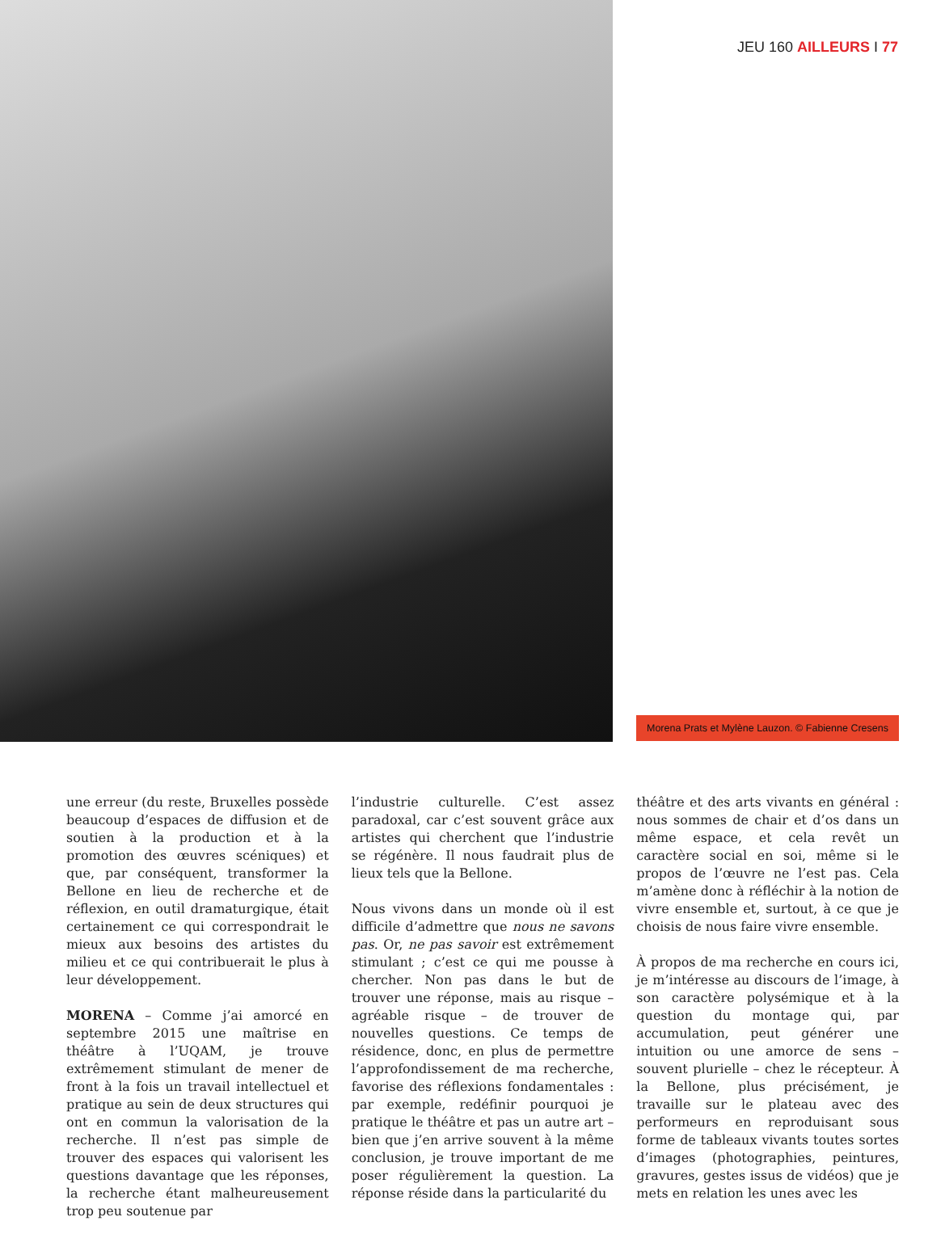JEU 160 AILLEURS I 77
Morena Prats et Mylène Lauzon. © Fabienne Cresens
une erreur (du reste, Bruxelles possède beaucoup d’espaces de diffusion et de soutien à la production et à la promotion des œuvres scéniques) et que, par conséquent, transformer la Bellone en lieu de recherche et de réflexion, en outil dramaturgique, était certainement ce qui correspondrait le mieux aux besoins des artistes du milieu et ce qui contribuerait le plus à leur développement.
MORENA – Comme j’ai amorcé en septembre 2015 une maîtrise en théâtre à l’UQAM, je trouve extrêmement stimulant de mener de front à la fois un travail intellectuel et pratique au sein de deux structures qui ont en commun la valorisation de la recherche. Il n’est pas simple de trouver des espaces qui valorisent les questions davantage que les réponses, la recherche étant malheureusement trop peu soutenue par
l’industrie culturelle. C’est assez paradoxal, car c’est souvent grâce aux artistes qui cherchent que l’industrie se régénère. Il nous faudrait plus de lieux tels que la Bellone.
Nous vivons dans un monde où il est difficile d’admettre que nous ne savons pas. Or, ne pas savoir est extrêmement stimulant ; c’est ce qui me pousse à chercher. Non pas dans le but de trouver une réponse, mais au risque – agréable risque – de trouver de nouvelles questions. Ce temps de résidence, donc, en plus de permettre l’approfondissement de ma recherche, favorise des réflexions fondamentales : par exemple, redéfinir pourquoi je pratique le théâtre et pas un autre art – bien que j’en arrive souvent à la même conclusion, je trouve important de me poser régulièrement la question. La réponse réside dans la particularité du
théâtre et des arts vivants en général : nous sommes de chair et d’os dans un même espace, et cela revêt un caractère social en soi, même si le propos de l’œuvre ne l’est pas. Cela m’amène donc à réfléchir à la notion de vivre ensemble et, surtout, à ce que je choisis de nous faire vivre ensemble.
À propos de ma recherche en cours ici, je m’intéresse au discours de l’image, à son caractère polysémique et à la question du montage qui, par accumulation, peut générer une intuition ou une amorce de sens – souvent plurielle – chez le récepteur. À la Bellone, plus précisément, je travaille sur le plateau avec des performeurs en reproduisant sous forme de tableaux vivants toutes sortes d’images (photographies, peintures, gravures, gestes issus de vidéos) que je mets en relation les unes avec les